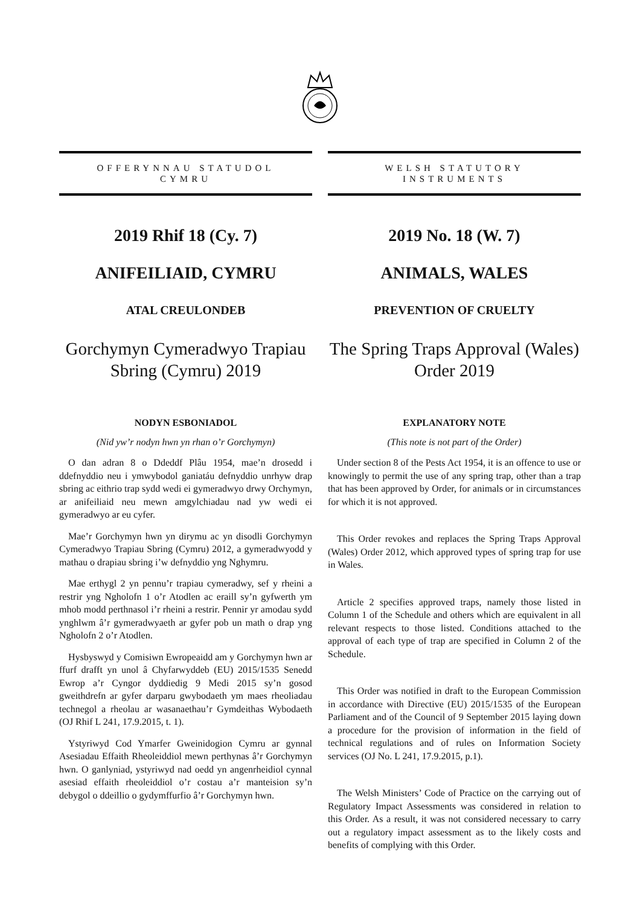OFFERYNNAU STATUDOL
CYMRU
2019 Rhif 18 (Cy. 7)
ANIFEILIAID, CYMRU
ATAL CREULONDEB
Gorchymyn Cymeradwyo Trapiau Sbring (Cymru) 2019
NODYN ESBONIADOL
(Nid yw’r nodyn hwn yn rhan o’r Gorchymyn)
O dan adran 8 o Ddeddf Plâu 1954, mae’n drosedd i ddefnyddio neu i ymwybodol ganiatáu defnyddio unrhyw drap sbring ac eithrio trap sydd wedi ei gymeradwyo drwy Orchymyn, ar anifeiliaid neu mewn amgylchiadau nad yw wedi ei gymeradwyo ar eu cyfer.
Mae’r Gorchymyn hwn yn dirymu ac yn disodli Gorchymyn Cymeradwyo Trapiau Sbring (Cymru) 2012, a gymeradwyodd y mathau o drapiau sbring i’w defnyddio yng Nghymru.
Mae erthygl 2 yn pennu’r trapiau cymeradwy, sef y rheini a restrir yng Ngholofn 1 o’r Atodlen ac eraill sy’n gyfwerth ym mhob modd perthnasol i’r rheini a restrir. Pennir yr amodau sydd ynghlwm â’r gymeradwyaeth ar gyfer pob un math o drap yng Ngholofn 2 o’r Atodlen.
Hysbyswyd y Comisiwn Ewropeaidd am y Gorchymyn hwn ar ffurf drafft yn unol â Chyfarwyddeb (EU) 2015/1535 Senedd Ewrop a’r Cyngor dyddiedig 9 Medi 2015 sy’n gosod gweithdrefn ar gyfer darparu gwybodaeth ym maes rheoliadau technegol a rheolau ar wasanaethau’r Gymdeithas Wybodaeth (OJ Rhif L 241, 17.9.2015, t. 1).
Ystyriwyd Cod Ymarfer Gweinidogion Cymru ar gynnal Asesiadau Effaith Rheoleiddiol mewn perthynas â’r Gorchymyn hwn. O ganlyniad, ystyriwyd nad oedd yn angenrheidiol cynnal asesiad effaith rheoleiddiol o’r costau a’r manteision sy’n debygol o ddeillio o gydymffurfio â’r Gorchymyn hwn.
WELSH STATUTORY
INSTRUMENTS
2019 No. 18 (W. 7)
ANIMALS, WALES
PREVENTION OF CRUELTY
The Spring Traps Approval (Wales) Order 2019
EXPLANATORY NOTE
(This note is not part of the Order)
Under section 8 of the Pests Act 1954, it is an offence to use or knowingly to permit the use of any spring trap, other than a trap that has been approved by Order, for animals or in circumstances for which it is not approved.
This Order revokes and replaces the Spring Traps Approval (Wales) Order 2012, which approved types of spring trap for use in Wales.
Article 2 specifies approved traps, namely those listed in Column 1 of the Schedule and others which are equivalent in all relevant respects to those listed. Conditions attached to the approval of each type of trap are specified in Column 2 of the Schedule.
This Order was notified in draft to the European Commission in accordance with Directive (EU) 2015/1535 of the European Parliament and of the Council of 9 September 2015 laying down a procedure for the provision of information in the field of technical regulations and of rules on Information Society services (OJ No. L 241, 17.9.2015, p.1).
The Welsh Ministers’ Code of Practice on the carrying out of Regulatory Impact Assessments was considered in relation to this Order. As a result, it was not considered necessary to carry out a regulatory impact assessment as to the likely costs and benefits of complying with this Order.